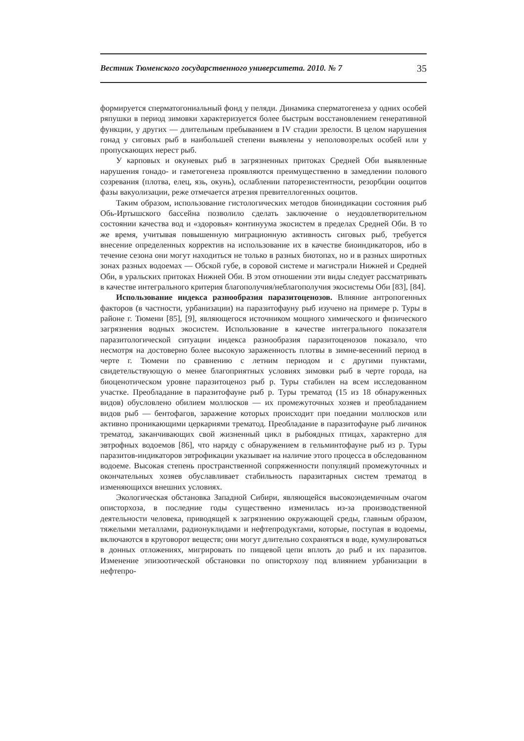Вестник Тюменского государственного университета. 2010. № 7 35
формируется сперматогониальный фонд у пеляди. Динамика сперматогенеза у одних особей ряпушки в период зимовки характеризуется более быстрым восстановлением генеративной функции, у других — длительным пребыванием в IV стадии зрелости. В целом нарушения гонад у сиговых рыб в наибольшей степени выявлены у неполовозрелых особей или у пропускающих нерест рыб.
У карповых и окуневых рыб в загрязненных притоках Средней Оби выявленные нарушения гонадо- и гаметогенеза проявляются преимущественно в замедлении полового созревания (плотва, елец, язь, окунь), ослаблении паторезистентности, резорбции ооцитов фазы вакуолизации, реже отмечается атрезия превителлогенных ооцитов.
Таким образом, использование гистологических методов биоиндикации состояния рыб Обь-Иртышского бассейна позволило сделать заключение о неудовлетворительном состоянии качества вод и «здоровья» континуума экосистем в пределах Средней Оби. В то же время, учитывая повышенную миграционную активность сиговых рыб, требуется внесение определенных корректив на использование их в качестве биоиндикаторов, ибо в течение сезона они могут находиться не только в разных биотопах, но и в разных широтных зонах разных водоемах — Обской губе, в соровой системе и магистрали Нижней и Средней Оби, в уральских притоках Нижней Оби. В этом отношении эти виды следует рассматривать в качестве интегрального критерия благополучия/неблагополучия экосистемы Оби [83], [84].
Использование индекса разнообразия паразитоценозов. Влияние антропогенных факторов (в частности, урбанизации) на паразитофауну рыб изучено на примере р. Туры в районе г. Тюмени [85], [9], являющегося источником мощного химического и физического загрязнения водных экосистем. Использование в качестве интегрального показателя паразитологической ситуации индекса разнообразия паразитоценозов показало, что несмотря на достоверно более высокую зараженность плотвы в зимне-весенний период в черте г. Тюмени по сравнению с летним периодом и с другими пунктами, свидетельствующую о менее благоприятных условиях зимовки рыб в черте города, на биоценотическом уровне паразитоценоз рыб р. Туры стабилен на всем исследованном участке. Преобладание в паразитофауне рыб р. Туры трематод (15 из 18 обнаруженных видов) обусловлено обилием моллюсков — их промежуточных хозяев и преобладанием видов рыб — бентофагов, заражение которых происходит при поедании моллюсков или активно проникающими церкариями трематод. Преобладание в паразитофауне рыб личинок трематод, заканчивающих свой жизненный цикл в рыбоядных птицах, характерно для эвтрофных водоемов [86], что наряду с обнаружением в гельминтофауне рыб из р. Туры паразитов-индикаторов эвтрофикации указывает на наличие этого процесса в обследованном водоеме. Высокая степень пространственной сопряженности популяций промежуточных и окончательных хозяев обуславливает стабильность паразитарных систем трематод в изменяющихся внешних условиях.
Экологическая обстановка Западной Сибири, являющейся высокоэндемичным очагом описторхоза, в последние годы существенно изменилась из-за производственной деятельности человека, приводящей к загрязнению окружающей среды, главным образом, тяжелыми металлами, радионуклидами и нефтепродуктами, которые, поступая в водоемы, включаются в круговорот веществ; они могут длительно сохраняться в воде, кумулироваться в донных отложениях, мигрировать по пищевой цепи вплоть до рыб и их паразитов. Изменение эпизоотической обстановки по описторхозу под влиянием урбанизации в нефтепро-